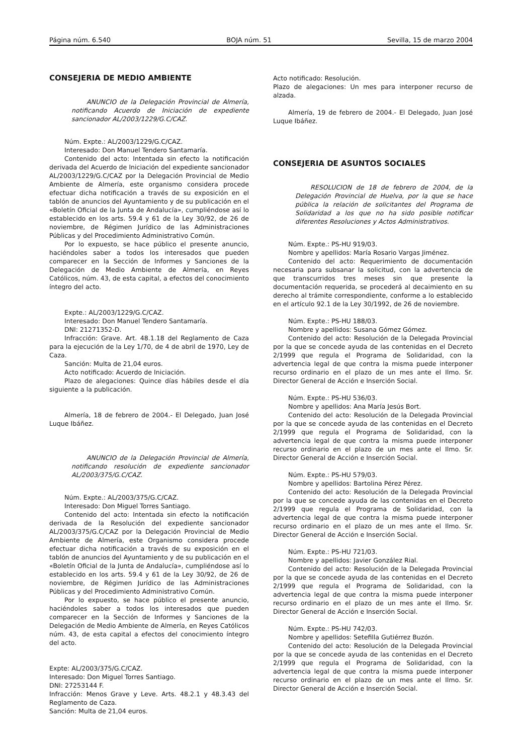Página núm. 6.540 BOJA núm. 51 Sevilla, 15 de marzo 2004
CONSEJERIA DE MEDIO AMBIENTE
ANUNCIO de la Delegación Provincial de Almería, notificando Acuerdo de Iniciación de expediente sancionador AL/2003/1229/G.C/CAZ.
Núm. Expte.: AL/2003/1229/G.C/CAZ.
Interesado: Don Manuel Tendero Santamaría.
Contenido del acto: Intentada sin efecto la notificación derivada del Acuerdo de Iniciación del expediente sancionador AL/2003/1229/G.C/CAZ por la Delegación Provincial de Medio Ambiente de Almería, este organismo considera procede efectuar dicha notificación a través de su exposición en el tablón de anuncios del Ayuntamiento y de su publicación en el «Boletín Oficial de la Junta de Andalucía», cumpliéndose así lo establecido en los arts. 59.4 y 61 de la Ley 30/92, de 26 de noviembre, de Régimen Jurídico de las Administraciones Públicas y del Procedimiento Administrativo Común.
Por lo expuesto, se hace público el presente anuncio, haciéndoles saber a todos los interesados que pueden comparecer en la Sección de Informes y Sanciones de la Delegación de Medio Ambiente de Almería, en Reyes Católicos, núm. 43, de esta capital, a efectos del conocimiento íntegro del acto.
Expte.: AL/2003/1229/G.C/CAZ.
Interesado: Don Manuel Tendero Santamaría.
DNI: 21271352-D.
Infracción: Grave. Art. 48.1.18 del Reglamento de Caza para la ejecución de la Ley 1/70, de 4 de abril de 1970, Ley de Caza.
Sanción: Multa de 21,04 euros.
Acto notificado: Acuerdo de Iniciación.
Plazo de alegaciones: Quince días hábiles desde el día siguiente a la publicación.
Almería, 18 de febrero de 2004.- El Delegado, Juan José Luque Ibáñez.
ANUNCIO de la Delegación Provincial de Almería, notificando resolución de expediente sancionador AL/2003/375/G.C/CAZ.
Núm. Expte.: AL/2003/375/G.C/CAZ.
Interesado: Don Miguel Torres Santiago.
Contenido del acto: Intentada sin efecto la notificación derivada de la Resolución del expediente sancionador AL/2003/375/G.C/CAZ por la Delegación Provincial de Medio Ambiente de Almería, este Organismo considera procede efectuar dicha notificación a través de su exposición en el tablón de anuncios del Ayuntamiento y de su publicación en el «Boletín Oficial de la Junta de Andalucía», cumpliéndose así lo establecido en los arts. 59.4 y 61 de la Ley 30/92, de 26 de noviembre, de Régimen Jurídico de las Administraciones Públicas y del Procedimiento Administrativo Común.
Por lo expuesto, se hace público el presente anuncio, haciéndoles saber a todos los interesados que pueden comparecer en la Sección de Informes y Sanciones de la Delegación de Medio Ambiente de Almería, en Reyes Católicos núm. 43, de esta capital a efectos del conocimiento íntegro del acto.
Expte: AL/2003/375/G.C/CAZ.
Interesado: Don Miguel Torres Santiago.
DNI: 27253144 F.
Infracción: Menos Grave y Leve. Arts. 48.2.1 y 48.3.43 del Reglamento de Caza.
Sanción: Multa de 21,04 euros.
Acto notificado: Resolución.
Plazo de alegaciones: Un mes para interponer recurso de alzada.
Almería, 19 de febrero de 2004.- El Delegado, Juan José Luque Ibáñez.
CONSEJERIA DE ASUNTOS SOCIALES
RESOLUCION de 18 de febrero de 2004, de la Delegación Provincial de Huelva, por la que se hace pública la relación de solicitantes del Programa de Solidaridad a los que no ha sido posible notificar diferentes Resoluciones y Actos Administrativos.
Núm. Expte.: PS-HU 919/03.
Nombre y apellidos: María Rosario Vargas Jiménez.
Contenido del acto: Requerimiento de documentación necesaria para subsanar la solicitud, con la advertencia de que transcurridos tres meses sin que presente la documentación requerida, se procederá al decaimiento en su derecho al trámite correspondiente, conforme a lo establecido en el artículo 92.1 de la Ley 30/1992, de 26 de noviembre.
Núm. Expte.: PS-HU 188/03.
Nombre y apellidos: Susana Gómez Gómez.
Contenido del acto: Resolución de la Delegada Provincial por la que se concede ayuda de las contenidas en el Decreto 2/1999 que regula el Programa de Solidaridad, con la advertencia legal de que contra la misma puede interponer recurso ordinario en el plazo de un mes ante el Ilmo. Sr. Director General de Acción e Inserción Social.
Núm. Expte.: PS-HU 536/03.
Nombre y apellidos: Ana María Jesús Bort.
Contenido del acto: Resolución de la Delegada Provincial por la que se concede ayuda de las contenidas en el Decreto 2/1999 que regula el Programa de Solidaridad, con la advertencia legal de que contra la misma puede interponer recurso ordinario en el plazo de un mes ante el Ilmo. Sr. Director General de Acción e Inserción Social.
Núm. Expte.: PS-HU 579/03.
Nombre y apellidos: Bartolina Pérez Pérez.
Contenido del acto: Resolución de la Delegada Provincial por la que se concede ayuda de las contenidas en el Decreto 2/1999 que regula el Programa de Solidaridad, con la advertencia legal de que contra la misma puede interponer recurso ordinario en el plazo de un mes ante el Ilmo. Sr. Director General de Acción e Inserción Social.
Núm. Expte.: PS-HU 721/03.
Nombre y apellidos: Javier González Rial.
Contenido del acto: Resolución de la Delegada Provincial por la que se concede ayuda de las contenidas en el Decreto 2/1999 que regula el Programa de Solidaridad, con la advertencia legal de que contra la misma puede interponer recurso ordinario en el plazo de un mes ante el Ilmo. Sr. Director General de Acción e Inserción Social.
Núm. Expte.: PS-HU 742/03.
Nombre y apellidos: Setefilla Gutiérrez Buzón.
Contenido del acto: Resolución de la Delegada Provincial por la que se concede ayuda de las contenidas en el Decreto 2/1999 que regula el Programa de Solidaridad, con la advertencia legal de que contra la misma puede interponer recurso ordinario en el plazo de un mes ante el Ilmo. Sr. Director General de Acción e Inserción Social.